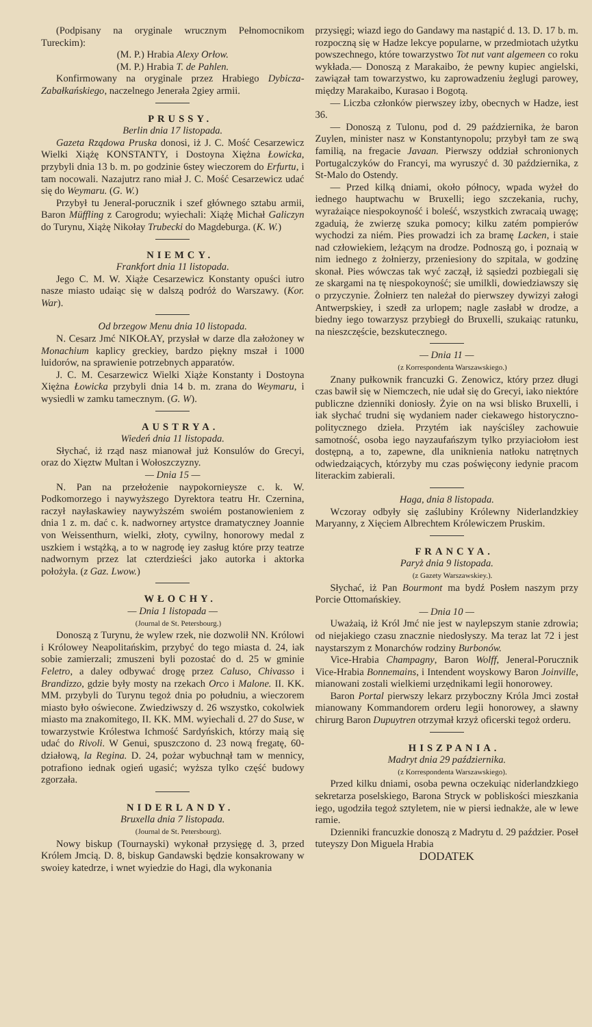(Podpisany na oryginale wrucznym Pełnomocnikom Tureckim):
(M. P.) Hrabia Alexy Orłow.
(M. P.) Hrabia T. de Pahlen.
Konfirmowany na oryginale przez Hrabiego Dybicza-Zabałkańskiego, naczelnego Jenerała 2giey armii.
PRUSSY.
Berlin dnia 17 listopada.
Gazeta Rządowa Pruska donosi, iż J. C. Mość Cesarzewicz Wielki Xiążę KONSTANTY, i Dostoyna Xiężna Łowicka, przybyli dnia 13 b. m. po godzinie 6stey wieczorem do Erfurtu, i tam nocowali. Nazajutrz rano miał J. C. Mość Cesarzewicz udać się do Weymaru. (G. W.)
Przybył tu Jeneral-porucznik i szef głównego sztabu armii, Baron Müffling z Carogrodu; wyiechali: Xiążę Michał Galiczyn do Turynu, Xiążę Nikołay Trubecki do Magdeburga. (K. W.)
NIEMCY.
Frankfort dnia 11 listopada.
Jego C. M. W. Xiąże Cesarzewicz Konstanty opuści iutro nasze miasto udaiąc się w dalszą podróż do Warszawy. (Kor. War).
Od brzegow Menu dnia 10 listopada.
N. Cesarz Jmć NIKOŁAY, przysłał w darze dla założoney w Monachium kaplicy greckiey, bardzo piękny mszał i 1000 luidorów, na sprawienie potrzebnych apparatów.
J. C. M. Cesarzewicz Wielki Xiąże Konstanty i Dostoyna Xiężna Łowicka przybyli dnia 14 b. m. zrana do Weymaru, i wysiedli w zamku tamecznym. (G. W).
AUSTRYA.
Wiedeń dnia 11 listopada.
Słychać, iż rząd nasz mianował już Konsulów do Grecyi, oraz do Xięztw Multan i Wołoszczyzny.
— Dnia 15 —
N. Pan na przełożenie naypokornieysze c. k. W. Podkomorzego i naywyższego Dyrektora teatru Hr. Czernina, raczył nayłaskawiey naywyższém swoiém postanowieniem z dnia 1 z. m. dać c. k. nadworney artystce dramatyczney Joannie von Weissenthurn, wielki, złoty, cywilny, honorowy medal z uszkiem i wstążką, a to w nagrodę iey zasług które przy teatrze nadwornym przez lat czterdzieści jako autorka i aktorka położyła. (z Gaz. Lwow.)
WŁOCHY.
— Dnia 1 listopada —
(Journal de St. Petersbourg.)
Donoszą z Turynu, że wylew rzek, nie dozwolił NN. Królowi i Królowey Neapolitańskim, przybyć do tego miasta d. 24, iak sobie zamierzali; zmuszeni byli pozostać do d. 25 w gminie Feletro, a daley odbywać drogę przez Caluso, Chivasso i Brandizzo, gdzie były mosty na rzekach Orco i Malone. II. KK. MM. przybyli do Turynu tegoż dnia po południu, a wieczorem miasto było oświecone. Zwiedziwszy d. 26 wszystko, cokolwiek miasto ma znakomitego, II. KK. MM. wyiechali d. 27 do Suse, w towarzystwie Królestwa Ichmość Sardyńskich, którzy maią się udać do Rivoli. W Genui, spuszczono d. 23 nową fregatę, 60-działową, la Regina. D. 24, pożar wybuchnął tam w mennicy, potrafiono iednak ogień ugasić; wyższa tylko część budowy zgorzała.
NIDERLANDY.
Bruxella dnia 7 listopada.
(Journal de St. Petersbourg).
Nowy biskup (Tournayski) wykonał przysięgę d. 3, przed Królem Jmcią. D. 8, biskup Gandawski będzie konsakrowany w swoiey katedrze, i wnet wyiedzie do Hagi, dla wykonania
przysięgi; wiazd iego do Gandawy ma nastąpić d. 13. D. 17 b. m. rozpoczną się w Hadze lekcye popularne, w przedmiotach użytku powszechnego, które towarzystwo Tot nut vant algemeen co roku wykłada.— Donoszą z Marakaibo, że pewny kupiec angielski, zawiązał tam towarzystwo, ku zaprowadzeniu żeglugi parowey, między Marakaibo, Kurasao i Bogotą.
— Liczba członków pierwszey izby, obecnych w Hadze, iest 36.
— Donoszą z Tulonu, pod d. 29 październi­ka, że baron Zuylen, minister nasz w Konstantynopolu; przybył tam ze swą familią, na fregacie Javaan. Pierwszy oddział schronionych Portugalczyków do Francyi, ma wyruszyć d. 30 października, z St-Malo do Ostendy.
— Przed kilką dniami, około północy, wpada wyżeł do iednego hauptwachu w Bruxelli; iego szczekania, ruchy, wyrażaiące niespokoyność i boleść, wszystkich zwracaią uwagę; zgaduią, że zwierzę szuka pomocy; kilku zatém pompierów wychodzi za niém. Pies prowadzi ich za bramę Lacken, i staie nad człowiekiem, leżącym na drodze. Podnoszą go, i poznaią w nim iednego z żołnierzy, przeniesiony do szpitala, w godzinę skonał. Pies wówczas tak wyć zaczął, iż sąsiedzi pozbiegali się ze skargami na tę niespokoyność; sie umilkli, dowiedziawszy się o przyczynie. Żołnierz ten należał do pierwszey dywizyi załogi Antwerpskiey, i szedł za urlopem; nagle zasłabł w drodze, a biedny iego towarzysz przybiegł do Bruxelli, szukaiąc ratunku, na nieszczęście, bezskutecznego.
— Dnia 11 —
(z Korrespondenta Warszawskiego.)
Znany pułkownik francuzki G. Zenowicz, który przez długi czas bawił się w Niemczech, nie udał się do Grecyi, iako niektóre publiczne dzienniki doniosły. Żyie on na wsi blisko Bruxelli, i iak słychać trudni się wydaniem nader ciekawego historyczno-politycznego dzieła. Przytém iak nayściśley zachowuie samotność, osoba iego nayzaufańszym tylko przyiaciołom iest dostępną, a to, zapewne, dla uniknienia natłoku natrętnych odwiedzaiących, którzyby mu czas poświęcony iedynie pracom literackim zabierali.
Haga, dnia 8 listopada.
Wczoray odbyły się zaślubiny Królewny Niderlandzkiey Maryanny, z Xięciem Albrechtem Królewiczem Pruskim.
FRANCYA.
Paryż dnia 9 listopada.
(z Gazety Warszawskiey.).
Słychać, iż Pan Bourmont ma bydź Posłem naszym przy Porcie Ottomańskiey.
— Dnia 10 —
Uważaią, iż Król Jmć nie jest w naylepszym stanie zdrowia; od niejakiego czasu znacznie niedosłyszy. Ma teraz lat 72 i jest naystarszym z Monarchów rodziny Burbonów.
Vice-Hrabia Champagny, Baron Wolff, Jeneral-Porucznik Vice-Hrabia Bonnemains, i Intendent woyskowy Baron Joinville, mianowani zostali wielkiemi urzędnikami legii honorowey.
Baron Portal pierwszy lekarz przyboczny Króla Jmci został mianowany Kommandorem orderu legii honorowey, a sławny chirurg Baron Dupuytren otrzymał krzyż oficerski tegoż orderu.
HISZPANIA.
Madryt dnia 29 października.
(z Korrespondenta Warszawskiego).
Przed kilku dniami, osoba pewna oczekuiąc niderlandzkiego sekretarza poselskiego, Barona Stryck w pobliskości mieszkania iego, ugodziła tegoż sztyletem, nie w piersi iednakże, ale w lewe ramie.
Dzienniki francuzkie donoszą z Madrytu d. 29 paździer. Poseł tuteyszy Don Miguela Hrabia
DODATEK